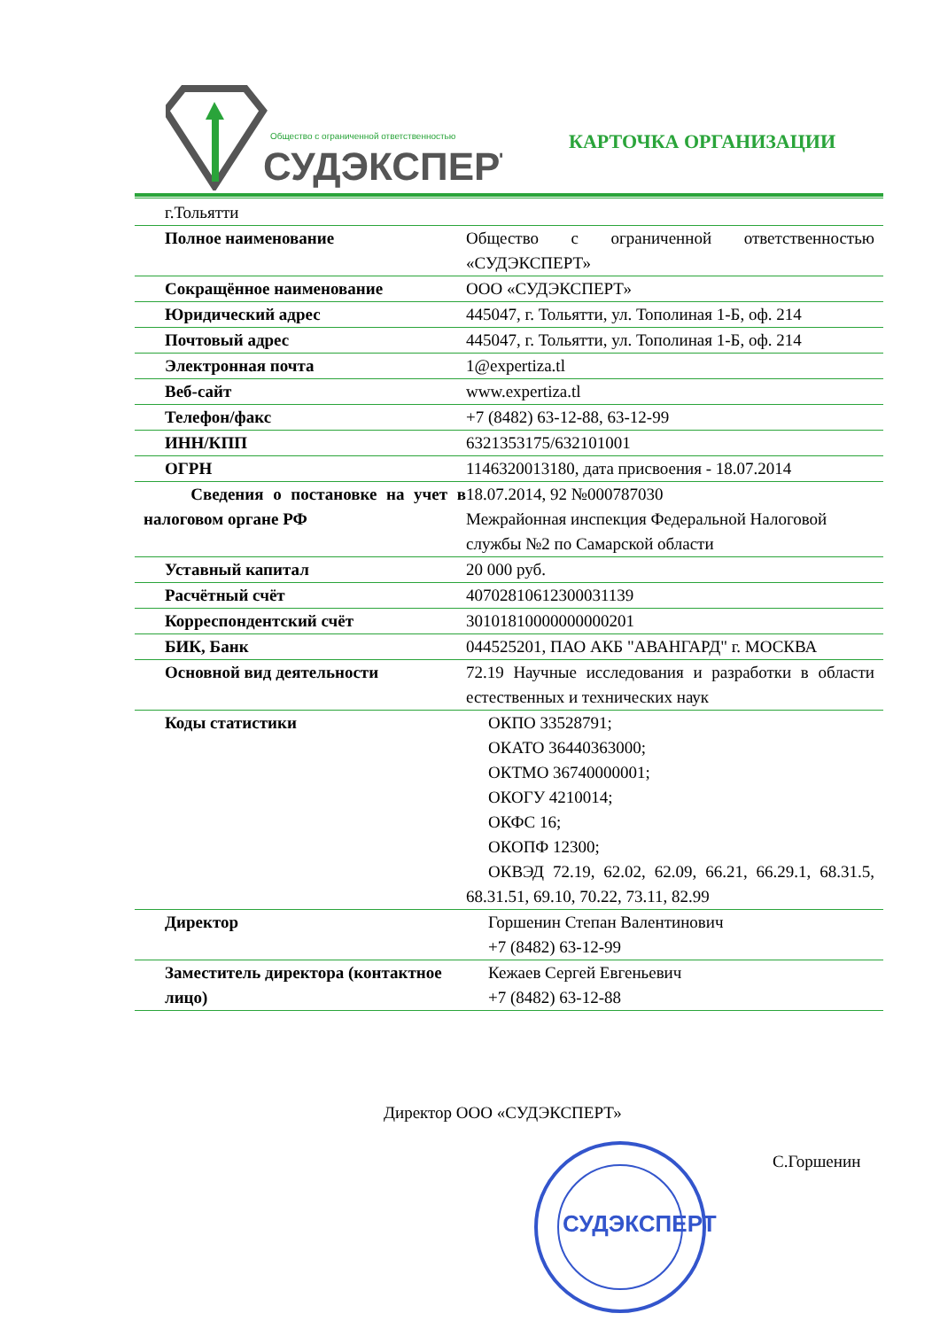Общество с ограниченной ответственностью
СУДЭКСПЕРТ
КАРТОЧКА ОРГАНИЗАЦИИ
| г.Тольятти | |
| Полное наименование | Общество с ограниченной ответственностью «СУДЭКСПЕРТ» |
| Сокращённое наименование | ООО «СУДЭКСПЕРТ» |
| Юридический адрес | 445047, г. Тольятти, ул. Тополиная 1-Б, оф. 214 |
| Почтовый адрес | 445047, г. Тольятти, ул. Тополиная 1-Б, оф. 214 |
| Электронная почта | 1@expertiza.tl |
| Веб-сайт | www.expertiza.tl |
| Телефон/факс | +7 (8482) 63-12-88, 63-12-99 |
| ИНН/КПП | 6321353175/632101001 |
| ОГРН | 1146320013180, дата присвоения - 18.07.2014 |
| Сведения о постановке на учет в налоговом органе РФ | 18.07.2014, 92 №000787030 Межрайонная инспекция Федеральной Налоговой службы №2 по Самарской области |
| Уставный капитал | 20 000 руб. |
| Расчётный счёт | 40702810612300031139 |
| Корреспондентский счёт | 30101810000000000201 |
| БИК, Банк | 044525201, ПАО АКБ "АВАНГАРД" г. МОСКВА |
| Основной вид деятельности | 72.19 Научные исследования и разработки в области естественных и технических наук |
| Коды статистики | ОКПО 33528791; ОКАТО 36440363000; ОКТМО 36740000001; ОКОГУ 4210014; ОКФС 16; ОКОПФ 12300; ОКВЭД 72.19, 62.02, 62.09, 66.21, 66.29.1, 68.31.5, 68.31.51, 69.10, 70.22, 73.11, 82.99 |
| Директор | Горшенин Степан Валентинович +7 (8482) 63-12-99 |
| Заместитель директора (контактное лицо) | Кежаев Сергей Евгеньевич +7 (8482) 63-12-88 |
СУДЭКСПЕРТ
Директор ООО «СУДЭКСПЕРТ»
С.Горшенин